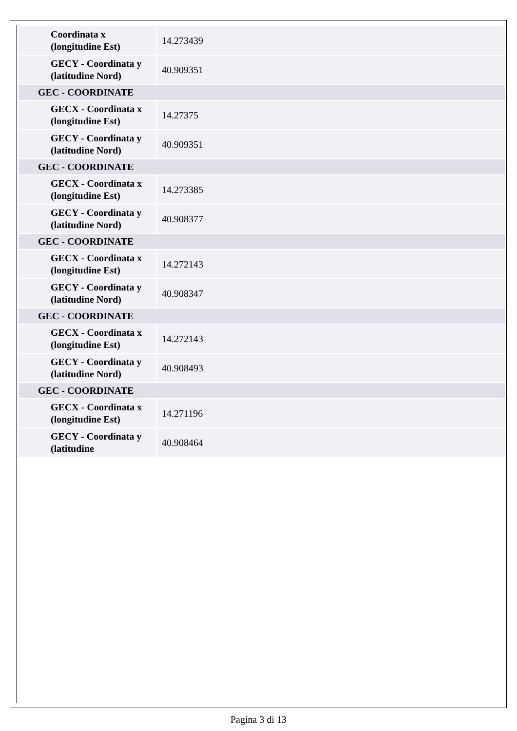| Coordinata x (longitudine Est) | 14.273439 |
| GECY - Coordinata y (latitudine Nord) | 40.909351 |
| GEC - COORDINATE | |
| GECX - Coordinata x (longitudine Est) | 14.27375 |
| GECY - Coordinata y (latitudine Nord) | 40.909351 |
| GEC - COORDINATE | |
| GECX - Coordinata x (longitudine Est) | 14.273385 |
| GECY - Coordinata y (latitudine Nord) | 40.908377 |
| GEC - COORDINATE | |
| GECX - Coordinata x (longitudine Est) | 14.272143 |
| GECY - Coordinata y (latitudine Nord) | 40.908347 |
| GEC - COORDINATE | |
| GECX - Coordinata x (longitudine Est) | 14.272143 |
| GECY - Coordinata y (latitudine Nord) | 40.908493 |
| GEC - COORDINATE | |
| GECX - Coordinata x (longitudine Est) | 14.271196 |
| GECY - Coordinata y (latitudine | 40.908464 |
Pagina 3 di 13